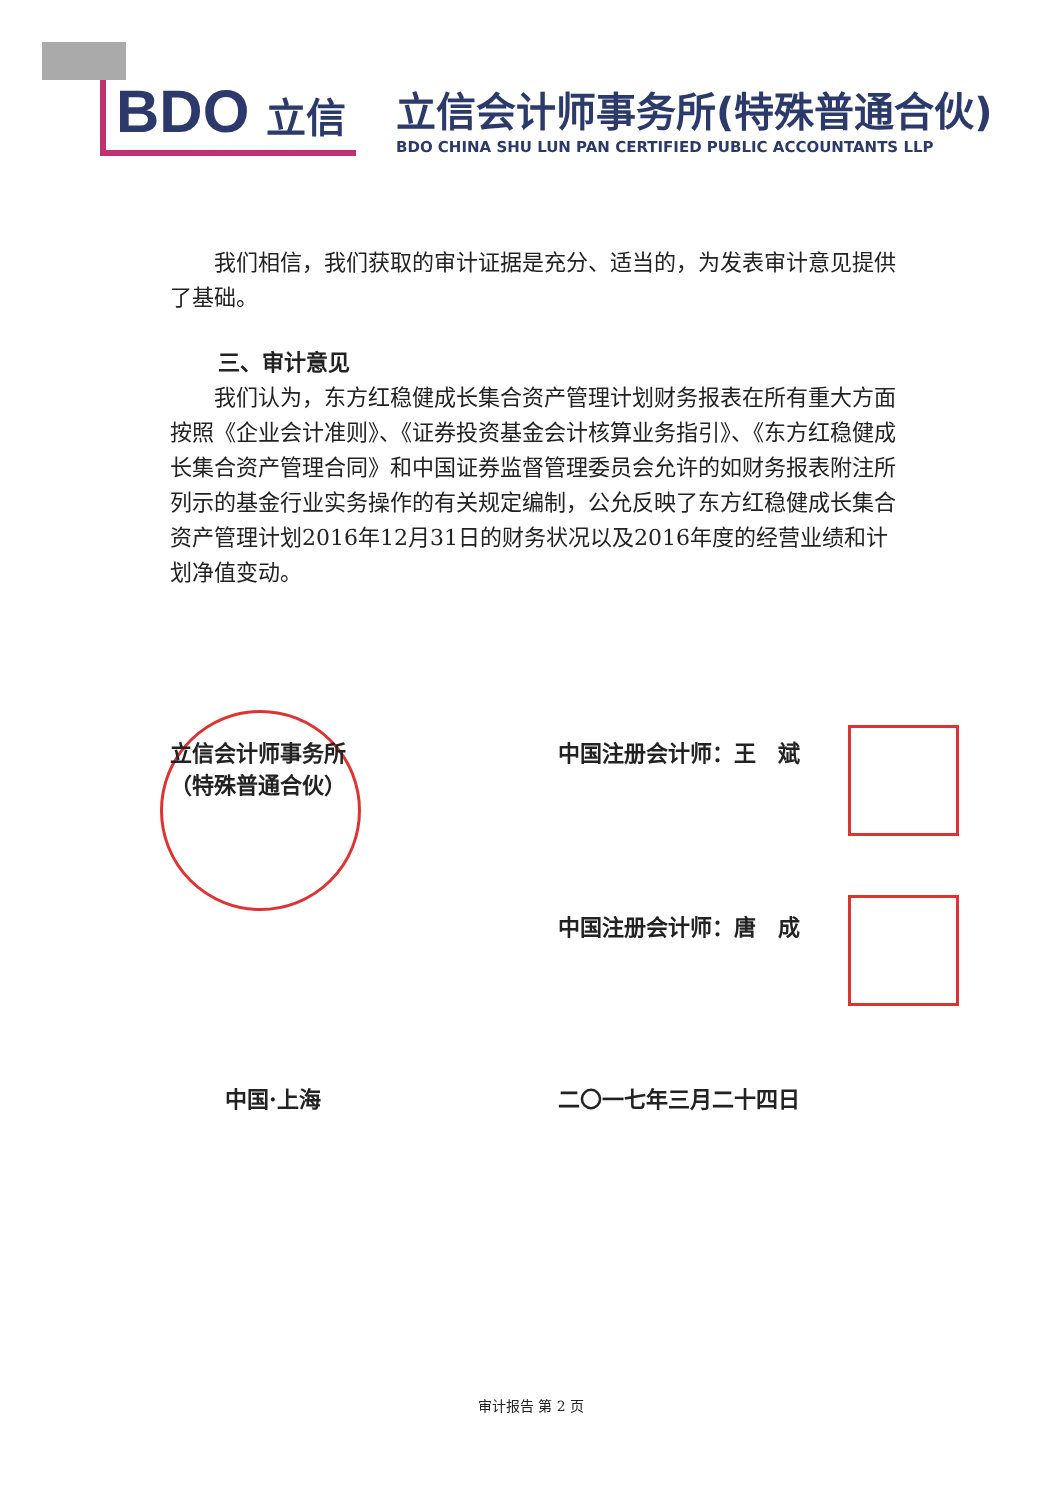BDO 立信
立信会计师事务所(特殊普通合伙)
BDO CHINA SHU LUN PAN CERTIFIED PUBLIC ACCOUNTANTS LLP
我们相信，我们获取的审计证据是充分、适当的，为发表审计意见提供了基础。
三、审计意见
我们认为，东方红稳健成长集合资产管理计划财务报表在所有重大方面按照《企业会计准则》、《证券投资基金会计核算业务指引》、《东方红稳健成长集合资产管理合同》和中国证券监督管理委员会允许的如财务报表附注所列示的基金行业实务操作的有关规定编制，公允反映了东方红稳健成长集合资产管理计划2016年12月31日的财务状况以及2016年度的经营业绩和计划净值变动。
立信会计师事务所
（特殊普通合伙）
中国注册会计师：王　斌
中国注册会计师：唐　成
中国·上海 二〇一七年三月二十四日
审计报告 第 2 页